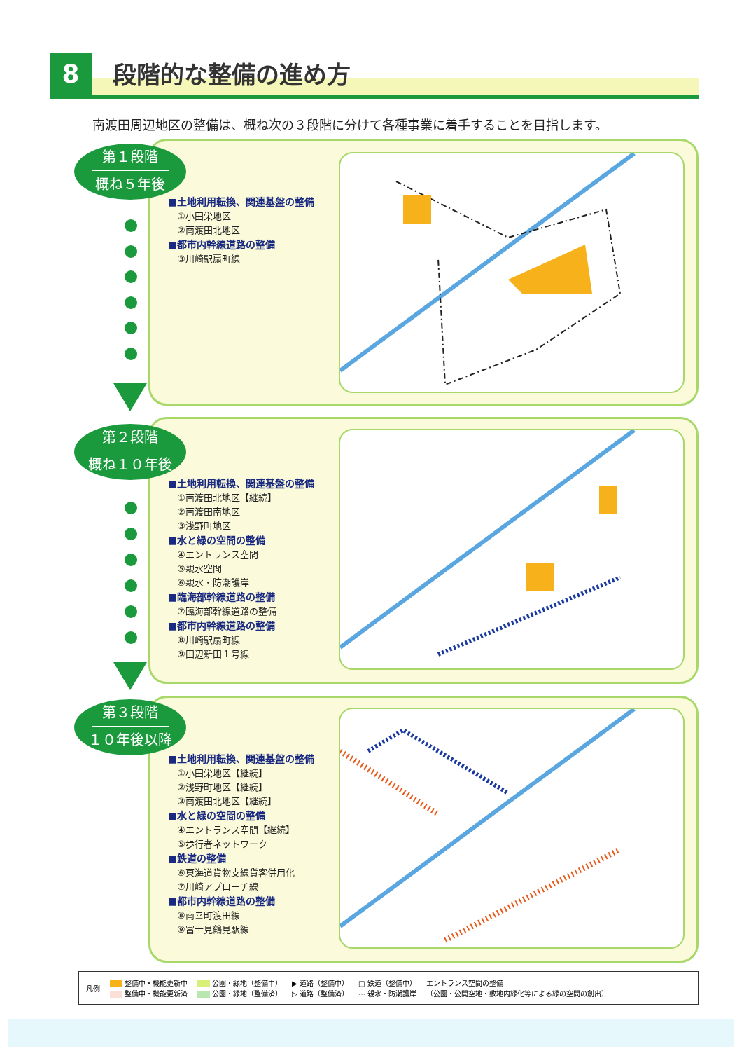8 段階的な整備の進め方
南渡田周辺地区の整備は、概ね次の３段階に分けて各種事業に着手することを目指します。
第１段階
概ね５年後
■土地利用転換、関連基盤の整備
　①小田栄地区
　②南渡田北地区
■都市内幹線道路の整備
　③川崎駅扇町線
第２段階
概ね１０年後
■土地利用転換、関連基盤の整備
　①南渡田北地区【継続】
　②南渡田南地区
　③浅野町地区
■水と緑の空間の整備
　④エントランス空間
　⑤親水空間
　⑥親水・防潮護岸
■臨海部幹線道路の整備
　⑦臨海部幹線道路の整備
■都市内幹線道路の整備
　⑧川崎駅扇町線
　⑨田辺新田１号線
第３段階
１０年後以降
■土地利用転換、関連基盤の整備
　①小田栄地区【継続】
　②浅野町地区【継続】
　③南渡田北地区【継続】
■水と緑の空間の整備
　④エントランス空間【継続】
　⑤歩行者ネットワーク
■鉄道の整備
　⑥東海道貨物支線貨客併用化
　⑦川崎アプローチ線
■都市内幹線道路の整備
　⑧南幸町渡田線
　⑨富士見鶴見駅線
凡例 整備中・機能更新中
整備中・機能更新済 公園・緑地（整備中）
公園・緑地（整備済） ▶ 道路（整備中）
▷ 道路（整備済） □ 鉄道（整備中）
⋯ 親水・防潮護岸 エントランス空間の整備
（公園・公開空地・敷地内緑化等による緑の空間の創出）